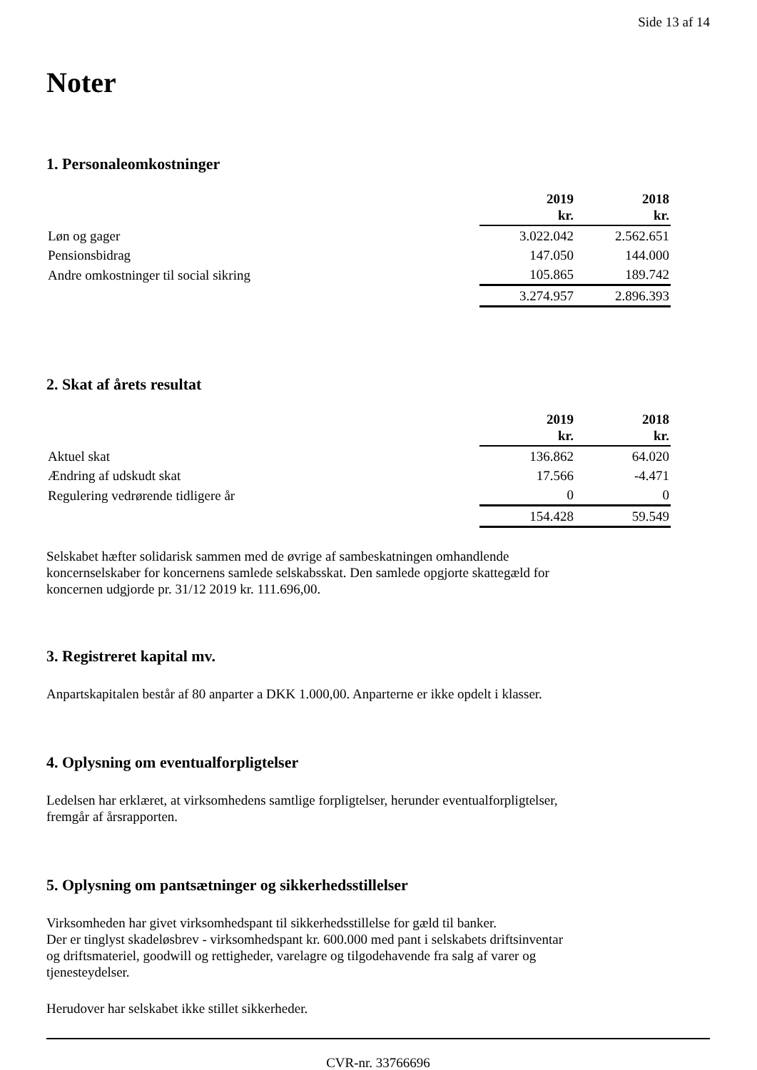Side 13 af 14
Noter
1. Personaleomkostninger
| | 2019 kr. | 2018 kr. |
| Løn og gager | 3.022.042 | 2.562.651 |
| Pensionsbidrag | 147.050 | 144.000 |
| Andre omkostninger til social sikring | 105.865 | 189.742 |
| | 3.274.957 | 2.896.393 |
2. Skat af årets resultat
| | 2019 kr. | 2018 kr. |
| Aktuel skat | 136.862 | 64.020 |
| Ændring af udskudt skat | 17.566 | -4.471 |
| Regulering vedrørende tidligere år | 0 | 0 |
| | 154.428 | 59.549 |
Selskabet hæfter solidarisk sammen med de øvrige af sambeskatningen omhandlende
koncernselskaber for koncernens samlede selskabsskat. Den samlede opgjorte skattegæld for
koncernen udgjorde pr. 31/12 2019 kr. 111.696,00.
3. Registreret kapital mv.
Anpartskapitalen består af 80 anparter a DKK 1.000,00. Anparterne er ikke opdelt i klasser.
4. Oplysning om eventualforpligtelser
Ledelsen har erklæret, at virksomhedens samtlige forpligtelser, herunder eventualforpligtelser,
fremgår af årsrapporten.
5. Oplysning om pantsætninger og sikkerhedsstillelser
Virksomheden har givet virksomhedspant til sikkerhedsstillelse for gæld til banker.
Der er tinglyst skadeløsbrev - virksomhedspant kr. 600.000 med pant i selskabets driftsinventar
og driftsmateriel, goodwill og rettigheder, varelagre og tilgodehavende fra salg af varer og
tjenesteydelser.
Herudover har selskabet ikke stillet sikkerheder.
CVR-nr. 33766696